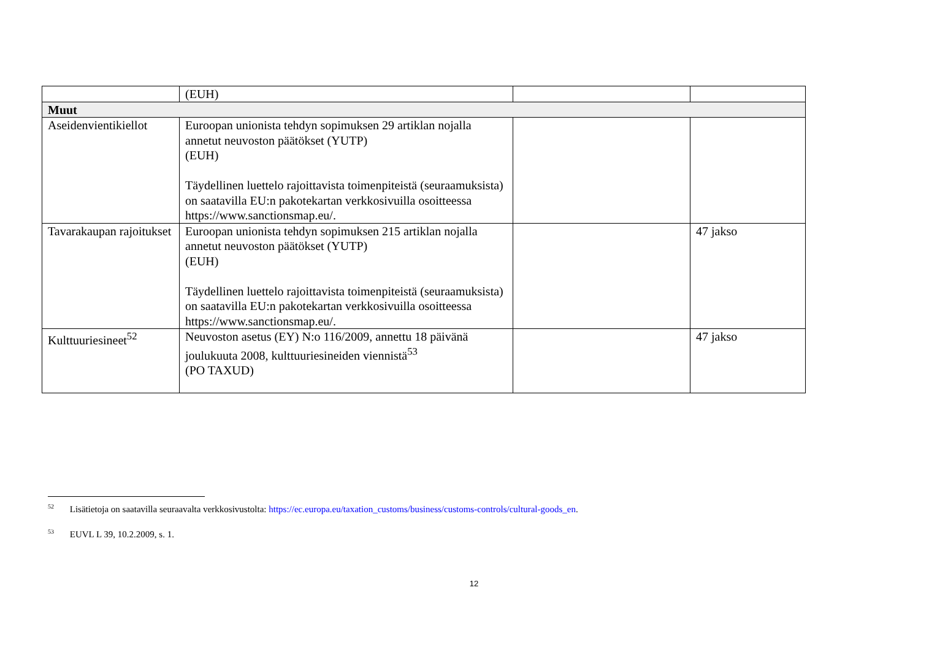| | (EUH) | | |
| Muut | | | |
| Aseidenvientikiellot | Euroopan unionista tehdyn sopimuksen 29 artiklan nojalla annetut neuvoston päätökset (YUTP) (EUH) Täydellinen luettelo rajoittavista toimenpiteistä (seuraamuksista) on saatavilla EU:n pakotekartan verkkosivuilla osoitteessa https://www.sanctionsmap.eu/. | | |
| Tavarakaupan rajoitukset | Euroopan unionista tehdyn sopimuksen 215 artiklan nojalla annetut neuvoston päätökset (YUTP) (EUH) Täydellinen luettelo rajoittavista toimenpiteistä (seuraamuksista) on saatavilla EU:n pakotekartan verkkosivuilla osoitteessa https://www.sanctionsmap.eu/. | | 47 jakso |
| Kulttuuriesineet<sup>52</sup> | Neuvoston asetus (EY) N:o 116/2009, annettu 18 päivänä joulukuuta 2008, kulttuuriesineiden viennistä<sup>53</sup> (PO TAXUD) | | 47 jakso |
<sup>52</sup> Lisätietoja on saatavilla seuraavalta verkkosivustolta: https://ec.europa.eu/taxation_customs/business/customs-controls/cultural-goods_en.
<sup>53</sup> EUVL L 39, 10.2.2009, s. 1.
12